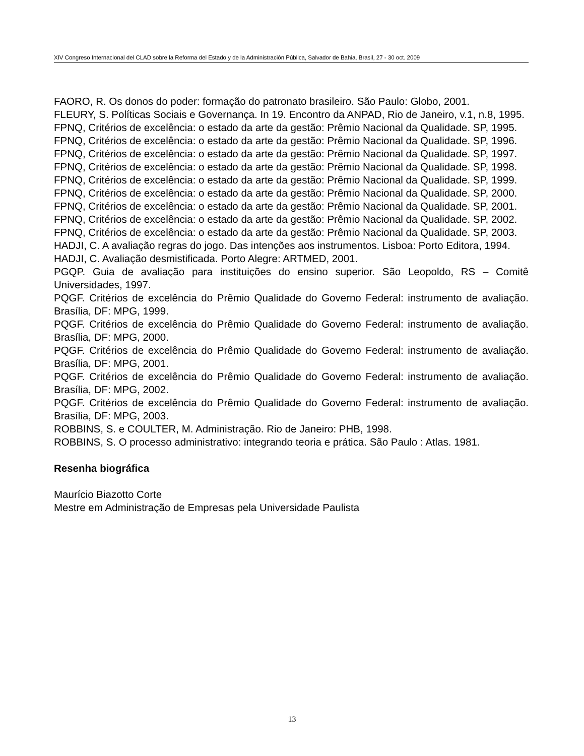XIV Congreso Internacional del CLAD sobre la Reforma del Estado y de la Administración Pública, Salvador de Bahia, Brasil, 27 - 30 oct. 2009
FAORO, R. Os donos do poder: formação do patronato brasileiro. São Paulo: Globo, 2001.
FLEURY, S. Políticas Sociais e Governança. In 19. Encontro da ANPAD, Rio de Janeiro, v.1, n.8, 1995.
FPNQ, Critérios de excelência: o estado da arte da gestão: Prêmio Nacional da Qualidade. SP, 1995.
FPNQ, Critérios de excelência: o estado da arte da gestão: Prêmio Nacional da Qualidade. SP, 1996.
FPNQ, Critérios de excelência: o estado da arte da gestão: Prêmio Nacional da Qualidade. SP, 1997.
FPNQ, Critérios de excelência: o estado da arte da gestão: Prêmio Nacional da Qualidade. SP, 1998.
FPNQ, Critérios de excelência: o estado da arte da gestão: Prêmio Nacional da Qualidade. SP, 1999.
FPNQ, Critérios de excelência: o estado da arte da gestão: Prêmio Nacional da Qualidade. SP, 2000.
FPNQ, Critérios de excelência: o estado da arte da gestão: Prêmio Nacional da Qualidade. SP, 2001.
FPNQ, Critérios de excelência: o estado da arte da gestão: Prêmio Nacional da Qualidade. SP, 2002.
FPNQ, Critérios de excelência: o estado da arte da gestão: Prêmio Nacional da Qualidade. SP, 2003.
HADJI, C. A avaliação regras do jogo. Das intenções aos instrumentos. Lisboa: Porto Editora, 1994.
HADJI, C. Avaliação desmistificada. Porto Alegre: ARTMED, 2001.
PGQP. Guia de avaliação para instituições do ensino superior. São Leopoldo, RS – Comitê Universidades, 1997.
PQGF. Critérios de excelência do Prêmio Qualidade do Governo Federal: instrumento de avaliação. Brasília, DF: MPG, 1999.
PQGF. Critérios de excelência do Prêmio Qualidade do Governo Federal: instrumento de avaliação. Brasília, DF: MPG, 2000.
PQGF. Critérios de excelência do Prêmio Qualidade do Governo Federal: instrumento de avaliação. Brasília, DF: MPG, 2001.
PQGF. Critérios de excelência do Prêmio Qualidade do Governo Federal: instrumento de avaliação. Brasília, DF: MPG, 2002.
PQGF. Critérios de excelência do Prêmio Qualidade do Governo Federal: instrumento de avaliação. Brasília, DF: MPG, 2003.
ROBBINS, S. e COULTER, M. Administração. Rio de Janeiro: PHB, 1998.
ROBBINS, S. O processo administrativo: integrando teoria e prática. São Paulo : Atlas. 1981.
Resenha biográfica
Maurício Biazotto Corte
Mestre em Administração de Empresas pela Universidade Paulista
13